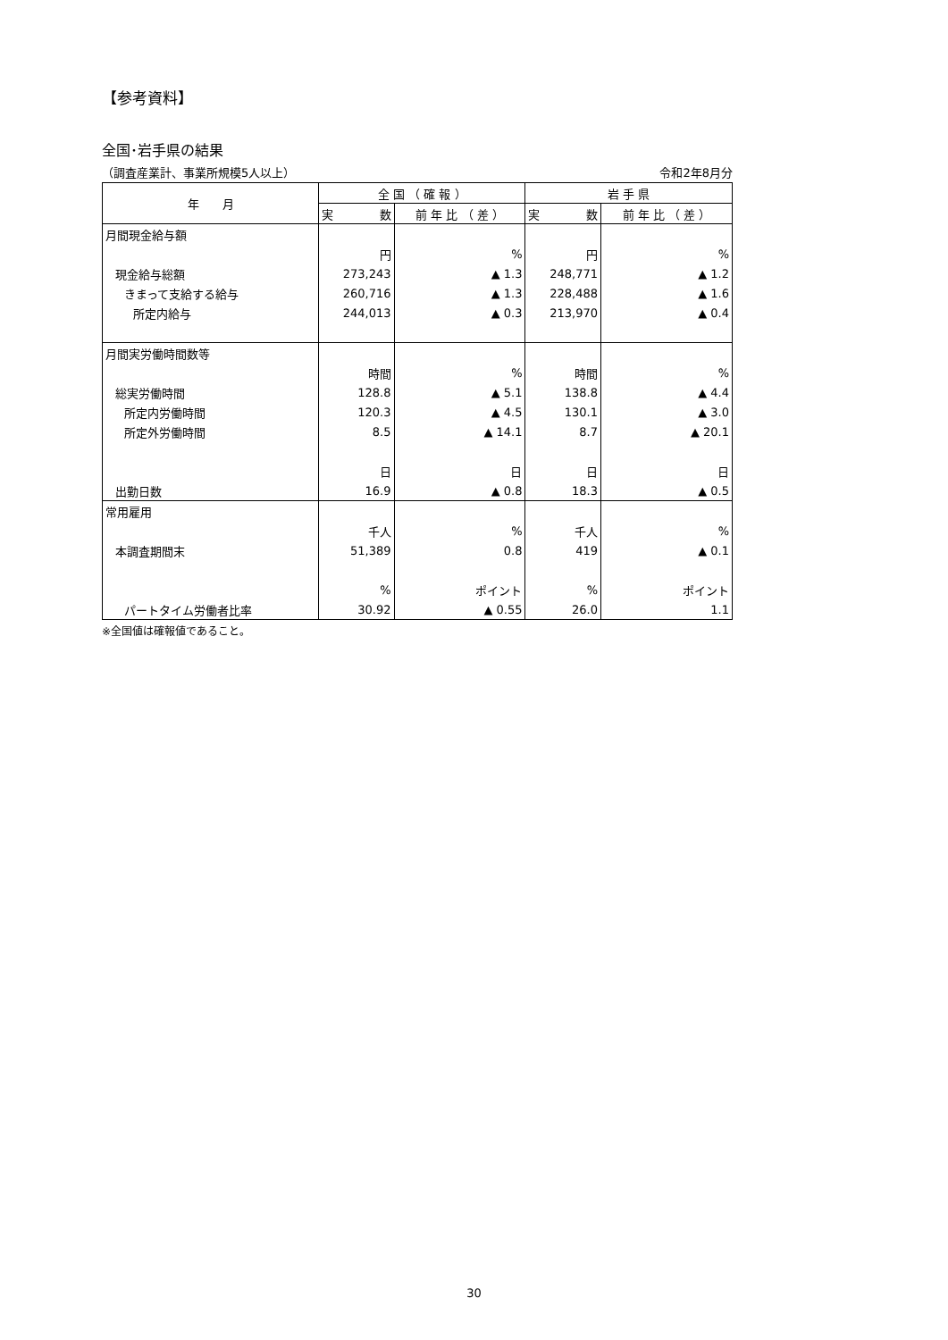【参考資料】
全国･岩手県の結果
（調査産業計、事業所規模5人以上） 令和2年8月分
| 年 月 | 全 国 （ 確 報 ） | | 岩 手 県 | |
| --- | --- | --- | --- | --- |
| | 実 数 | 前 年 比 （ 差 ） | 実 数 | 前 年 比 （ 差 ） |
| 月間現金給与額 | | | | |
| | 円 | % | 円 | % |
| 現金給与総額 | 273,243 | ▲ 1.3 | 248,771 | ▲ 1.2 |
| きまって支給する給与 | 260,716 | ▲ 1.3 | 228,488 | ▲ 1.6 |
| 所定内給与 | 244,013 | ▲ 0.3 | 213,970 | ▲ 0.4 |
| 月間実労働時間数等 | | | | |
| | 時間 | % | 時間 | % |
| 総実労働時間 | 128.8 | ▲ 5.1 | 138.8 | ▲ 4.4 |
| 所定内労働時間 | 120.3 | ▲ 4.5 | 130.1 | ▲ 3.0 |
| 所定外労働時間 | 8.5 | ▲ 14.1 | 8.7 | ▲ 20.1 |
| | 日 | 日 | 日 | 日 |
| 出勤日数 | 16.9 | ▲ 0.8 | 18.3 | ▲ 0.5 |
| 常用雇用 | | | | |
| | 千人 | % | 千人 | % |
| 本調査期間末 | 51,389 | 0.8 | 419 | ▲ 0.1 |
| | % | ポイント | % | ポイント |
| パートタイム労働者比率 | 30.92 | ▲ 0.55 | 26.0 | 1.1 |
※全国値は確報値であること。
30